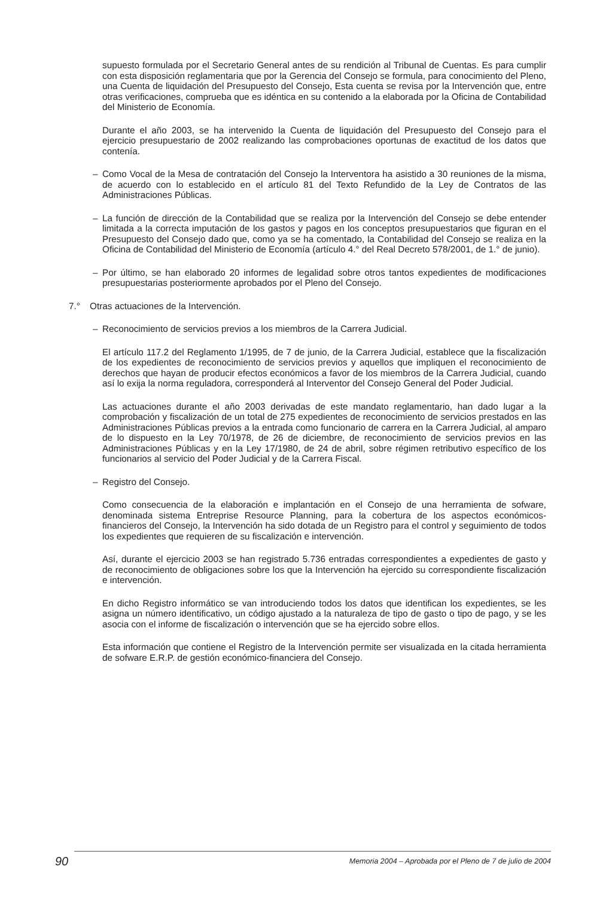supuesto formulada por el Secretario General antes de su rendición al Tribunal de Cuentas. Es para cumplir con esta disposición reglamentaria que por la Gerencia del Consejo se formula, para conocimiento del Pleno, una Cuenta de liquidación del Presupuesto del Consejo, Esta cuenta se revisa por la Intervención que, entre otras verificaciones, comprueba que es idéntica en su contenido a la elaborada por la Oficina de Contabilidad del Ministerio de Economía.
Durante el año 2003, se ha intervenido la Cuenta de liquidación del Presupuesto del Consejo para el ejercicio presupuestario de 2002 realizando las comprobaciones oportunas de exactitud de los datos que contenía.
– Como Vocal de la Mesa de contratación del Consejo la Interventora ha asistido a 30 reuniones de la misma, de acuerdo con lo establecido en el artículo 81 del Texto Refundido de la Ley de Contratos de las Administraciones Públicas.
– La función de dirección de la Contabilidad que se realiza por la Intervención del Consejo se debe entender limitada a la correcta imputación de los gastos y pagos en los conceptos presupuestarios que figuran en el Presupuesto del Consejo dado que, como ya se ha comentado, la Contabilidad del Consejo se realiza en la Oficina de Contabilidad del Ministerio de Economía (artículo 4.° del Real Decreto 578/2001, de 1.° de junio).
– Por último, se han elaborado 20 informes de legalidad sobre otros tantos expedientes de modificaciones presupuestarias posteriormente aprobados por el Pleno del Consejo.
7.° Otras actuaciones de la Intervención.
– Reconocimiento de servicios previos a los miembros de la Carrera Judicial.
El artículo 117.2 del Reglamento 1/1995, de 7 de junio, de la Carrera Judicial, establece que la fiscalización de los expedientes de reconocimiento de servicios previos y aquellos que impliquen el reconocimiento de derechos que hayan de producir efectos económicos a favor de los miembros de la Carrera Judicial, cuando así lo exija la norma reguladora, corresponderá al Interventor del Consejo General del Poder Judicial.
Las actuaciones durante el año 2003 derivadas de este mandato reglamentario, han dado lugar a la comprobación y fiscalización de un total de 275 expedientes de reconocimiento de servicios prestados en las Administraciones Públicas previos a la entrada como funcionario de carrera en la Carrera Judicial, al amparo de lo dispuesto en la Ley 70/1978, de 26 de diciembre, de reconocimiento de servicios previos en las Administraciones Públicas y en la Ley 17/1980, de 24 de abril, sobre régimen retributivo específico de los funcionarios al servicio del Poder Judicial y de la Carrera Fiscal.
– Registro del Consejo.
Como consecuencia de la elaboración e implantación en el Consejo de una herramienta de sofware, denominada sistema Entreprise Resource Planning, para la cobertura de los aspectos económicos-financieros del Consejo, la Intervención ha sido dotada de un Registro para el control y seguimiento de todos los expedientes que requieren de su fiscalización e intervención.
Así, durante el ejercicio 2003 se han registrado 5.736 entradas correspondientes a expedientes de gasto y de reconocimiento de obligaciones sobre los que la Intervención ha ejercido su correspondiente fiscalización e intervención.
En dicho Registro informático se van introduciendo todos los datos que identifican los expedientes, se les asigna un número identificativo, un código ajustado a la naturaleza de tipo de gasto o tipo de pago, y se les asocia con el informe de fiscalización o intervención que se ha ejercido sobre ellos.
Esta información que contiene el Registro de la Intervención permite ser visualizada en la citada herramienta de sofware E.R.P. de gestión económico-financiera del Consejo.
90 Memoria 2004 – Aprobada por el Pleno de 7 de julio de 2004